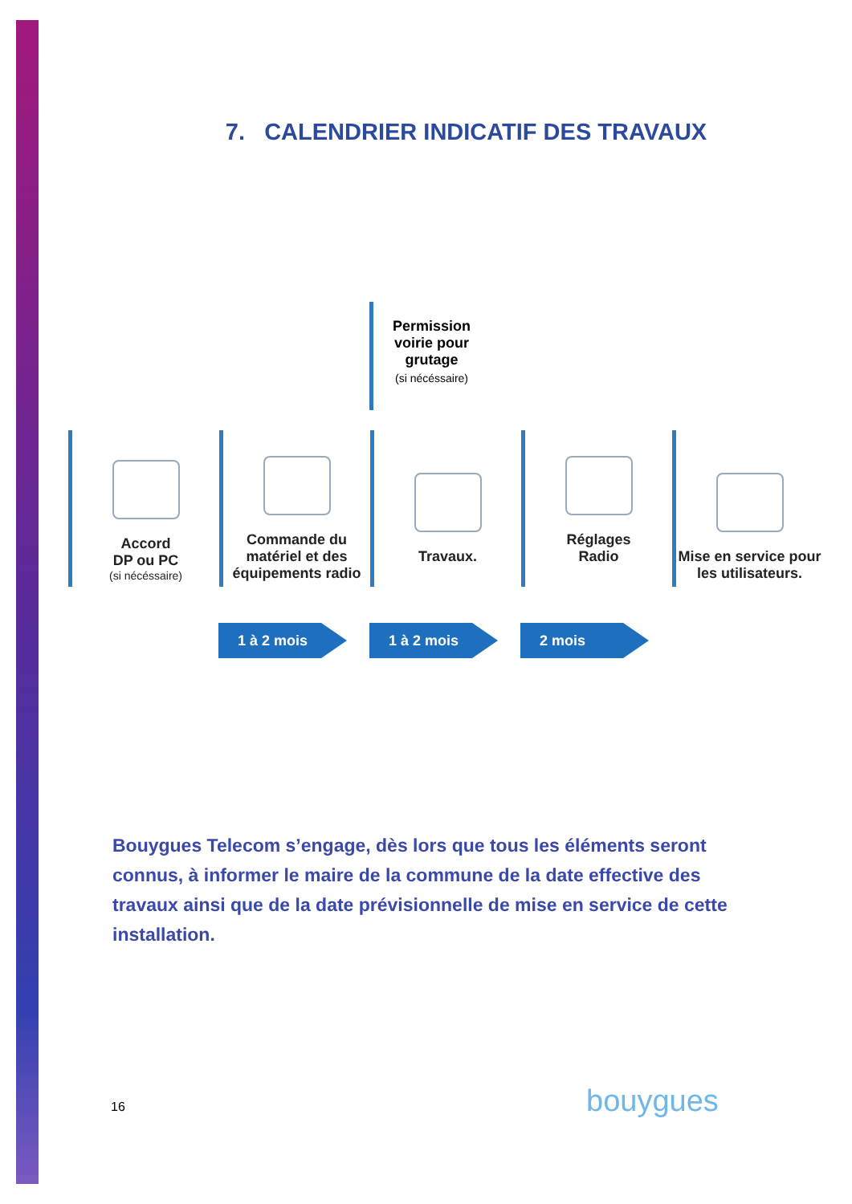7. CALENDRIER INDICATIF DES TRAVAUX
Permission voirie pour grutage
(si nécéssaire)
Accord
DP ou PC
(si nécéssaire)
Commande du matériel et des équipements radio
Travaux.
Réglages
Radio
Mise en service pour les utilisateurs.
1 à 2 mois 1 à 2 mois 2 mois
Bouygues Telecom s’engage, dès lors que tous les éléments seront connus, à informer le maire de la commune de la date effective des travaux ainsi que de la date prévisionnelle de mise en service de cette installation.
16 bouygues